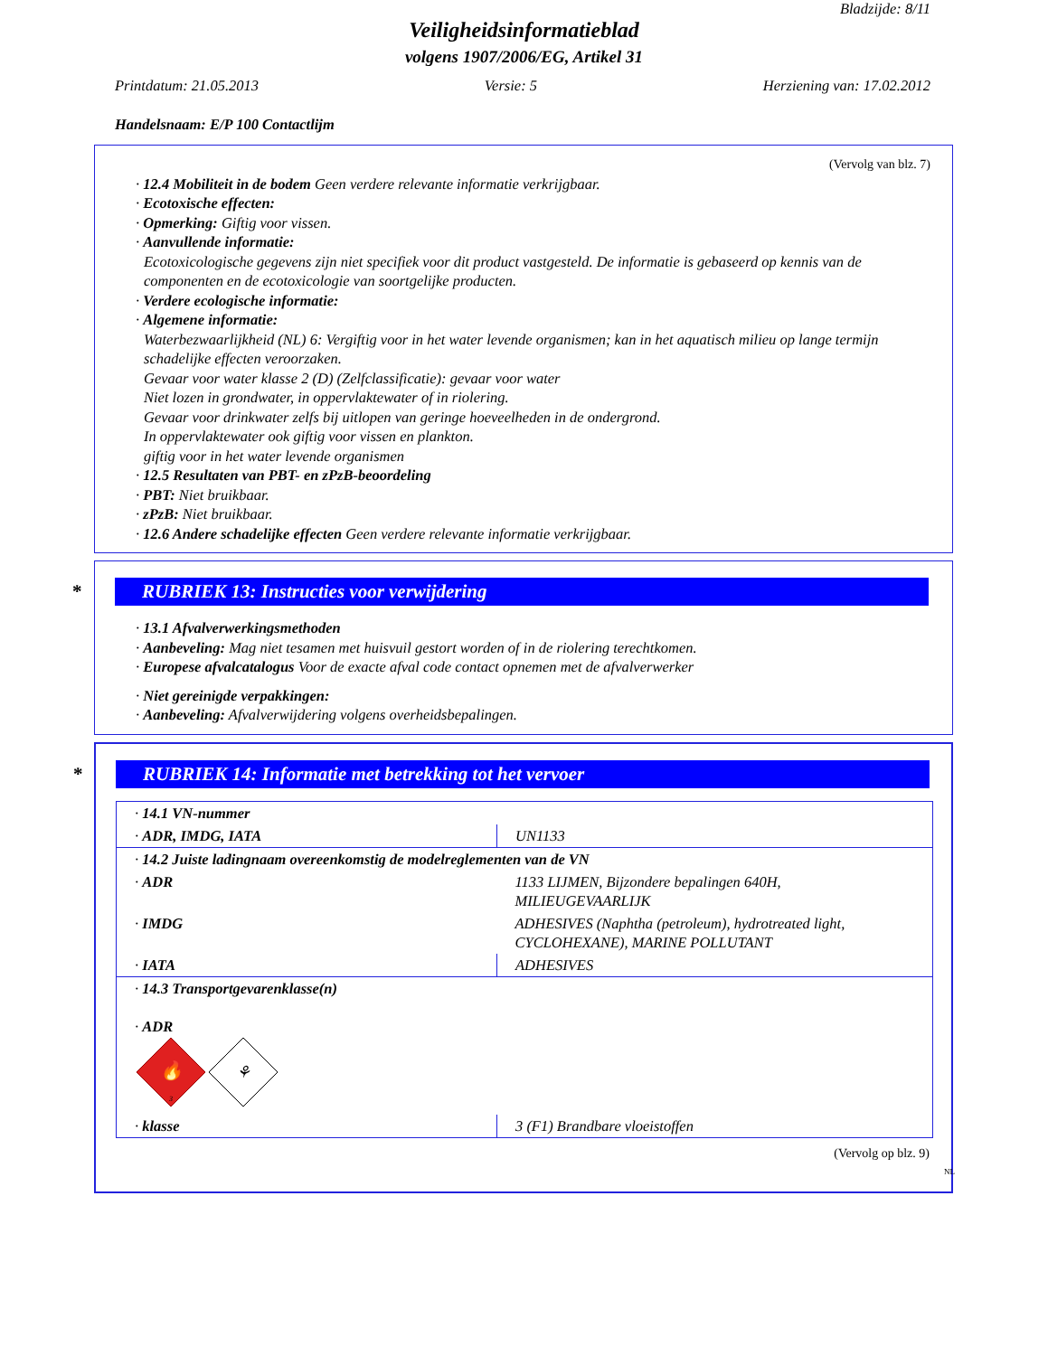Bladzijde: 8/11
Veiligheidsinformatieblad
volgens 1907/2006/EG, Artikel 31
Printdatum: 21.05.2013 Versie: 5 Herziening van: 17.02.2012
Handelsnaam: E/P 100 Contactlijm
(Vervolg van blz. 7)
· 12.4 Mobiliteit in de bodem Geen verdere relevante informatie verkrijgbaar.
· Ecotoxische effecten:
· Opmerking: Giftig voor vissen.
· Aanvullende informatie:
Ecotoxicologische gegevens zijn niet specifiek voor dit product vastgesteld. De informatie is gebaseerd op kennis van de componenten en de ecotoxicologie van soortgelijke producten.
· Verdere ecologische informatie:
· Algemene informatie:
Waterbezwaarlijkheid (NL) 6: Vergiftig voor in het water levende organismen; kan in het aquatisch milieu op lange termijn schadelijke effecten veroorzaken.
Gevaar voor water klasse 2 (D) (Zelfclassificatie): gevaar voor water
Niet lozen in grondwater, in oppervlaktewater of in riolering.
Gevaar voor drinkwater zelfs bij uitlopen van geringe hoeveelheden in de ondergrond.
In oppervlaktewater ook giftig voor vissen en plankton.
giftig voor in het water levende organismen
· 12.5 Resultaten van PBT- en zPzB-beoordeling
· PBT: Niet bruikbaar.
· zPzB: Niet bruikbaar.
· 12.6 Andere schadelijke effecten Geen verdere relevante informatie verkrijgbaar.
* RUBRIEK 13: Instructies voor verwijdering
· 13.1 Afvalverwerkingsmethoden
· Aanbeveling: Mag niet tesamen met huisvuil gestort worden of in de riolering terechtkomen.
· Europese afvalcatalogus Voor de exacte afval code contact opnemen met de afvalverwerker
· Niet gereinigde verpakkingen:
· Aanbeveling: Afvalverwijdering volgens overheidsbepalingen.
* RUBRIEK 14: Informatie met betrekking tot het vervoer
| · 14.1 VN-nummer | |
| · ADR, IMDG, IATA | UN1133 |
| · 14.2 Juiste ladingnaam overeenkomstig de modelreglementen van de VN | |
| · ADR | 1133 LIJMEN, Bijzondere bepalingen 640H, MILIEUGEVAARLIJK |
| · IMDG | ADHESIVES (Naphtha (petroleum), hydrotreated light, CYCLOHEXANE), MARINE POLLUTANT |
| · IATA | ADHESIVES |
| · 14.3 Transportgevarenklasse(n) · ADR 🔥 3 ⚘ | |
| · klasse | 3 (F1) Brandbare vloeistoffen |
(Vervolg op blz. 9)
NL